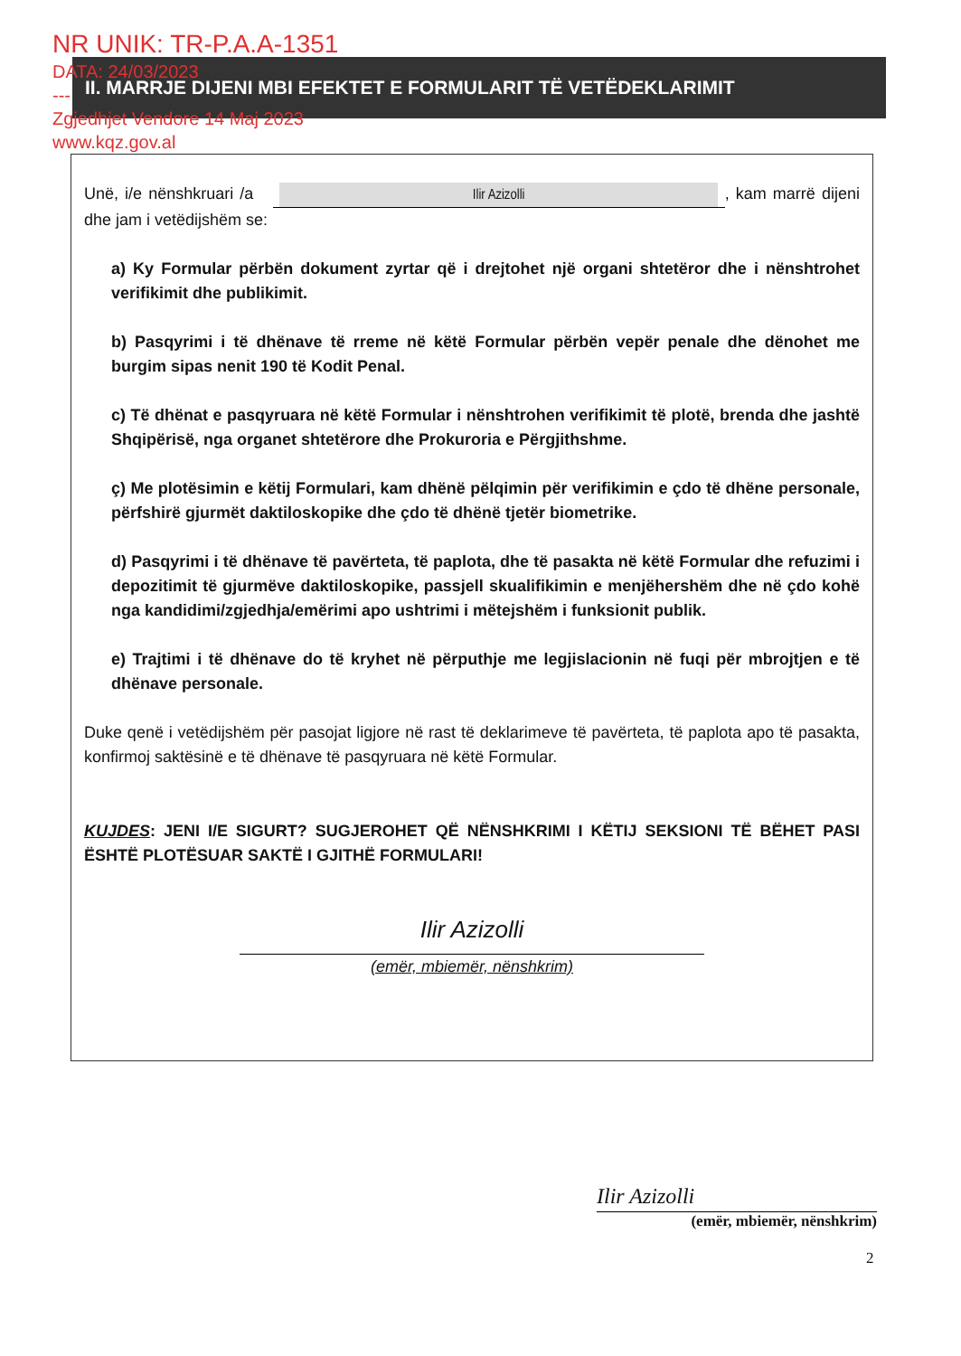NR UNIK: TR-P.A.A-1351
DATA: 24/03/2023
---
Zgjedhjet Vendore 14 Maj 2023
www.kqz.gov.al
II. MARRJE DIJENI MBI EFEKTET E FORMULARIT TË VETËDEKLARIMIT
Unë, i/e nënshkruari /a Ilir Azizolli, kam marrë dijeni dhe jam i vetëdijshëm se:
a) Ky Formular përbën dokument zyrtar që i drejtohet një organi shtetëror dhe i nënshtrohet verifikimit dhe publikimit.
b) Pasqyrimi i të dhënave të rreme në këtë Formular përbën vepër penale dhe dënohet me burgim sipas nenit 190 të Kodit Penal.
c) Të dhënat e pasqyruara në këtë Formular i nënshtrohen verifikimit të plotë, brenda dhe jashtë Shqipërisë, nga organet shtetërore dhe Prokuroria e Përgjithshme.
ç) Me plotësimin e këtij Formulari, kam dhënë pëlqimin për verifikimin e çdo të dhëne personale, përfshirë gjurmët daktiloskopike dhe çdo të dhënë tjetër biometrike.
d) Pasqyrimi i të dhënave të pavërteta, të paplota, dhe të pasakta në këtë Formular dhe refuzimi i depozitimit të gjurmëve daktiloskopike, passjell skualifikimin e menjëhershëm dhe në çdo kohë nga kandidimi/zgjedhja/emërimi apo ushtrimi i mëtejshëm i funksionit publik.
e) Trajtimi i të dhënave do të kryhet në përputhje me legjislacionin në fuqi për mbrojtjen e të dhënave personale.
Duke qenë i vetëdijshëm për pasojat ligjore në rast të deklarimeve të pavërteta, të paplota apo të pasakta, konfirmoj saktësinë e të dhënave të pasqyruara në këtë Formular.
KUJDES: JENI I/E SIGURT? SUGJEROHET QË NËNSHKRIMI I KËTIJ SEKSIONI TË BËHET PASI ËSHTË PLOTËSUAR SAKTË I GJITHË FORMULARI!
Ilir Azizolli
(emër, mbiemër, nënshkrim)
Ilir Azizolli
(emër, mbiemër, nënshkrim)
2